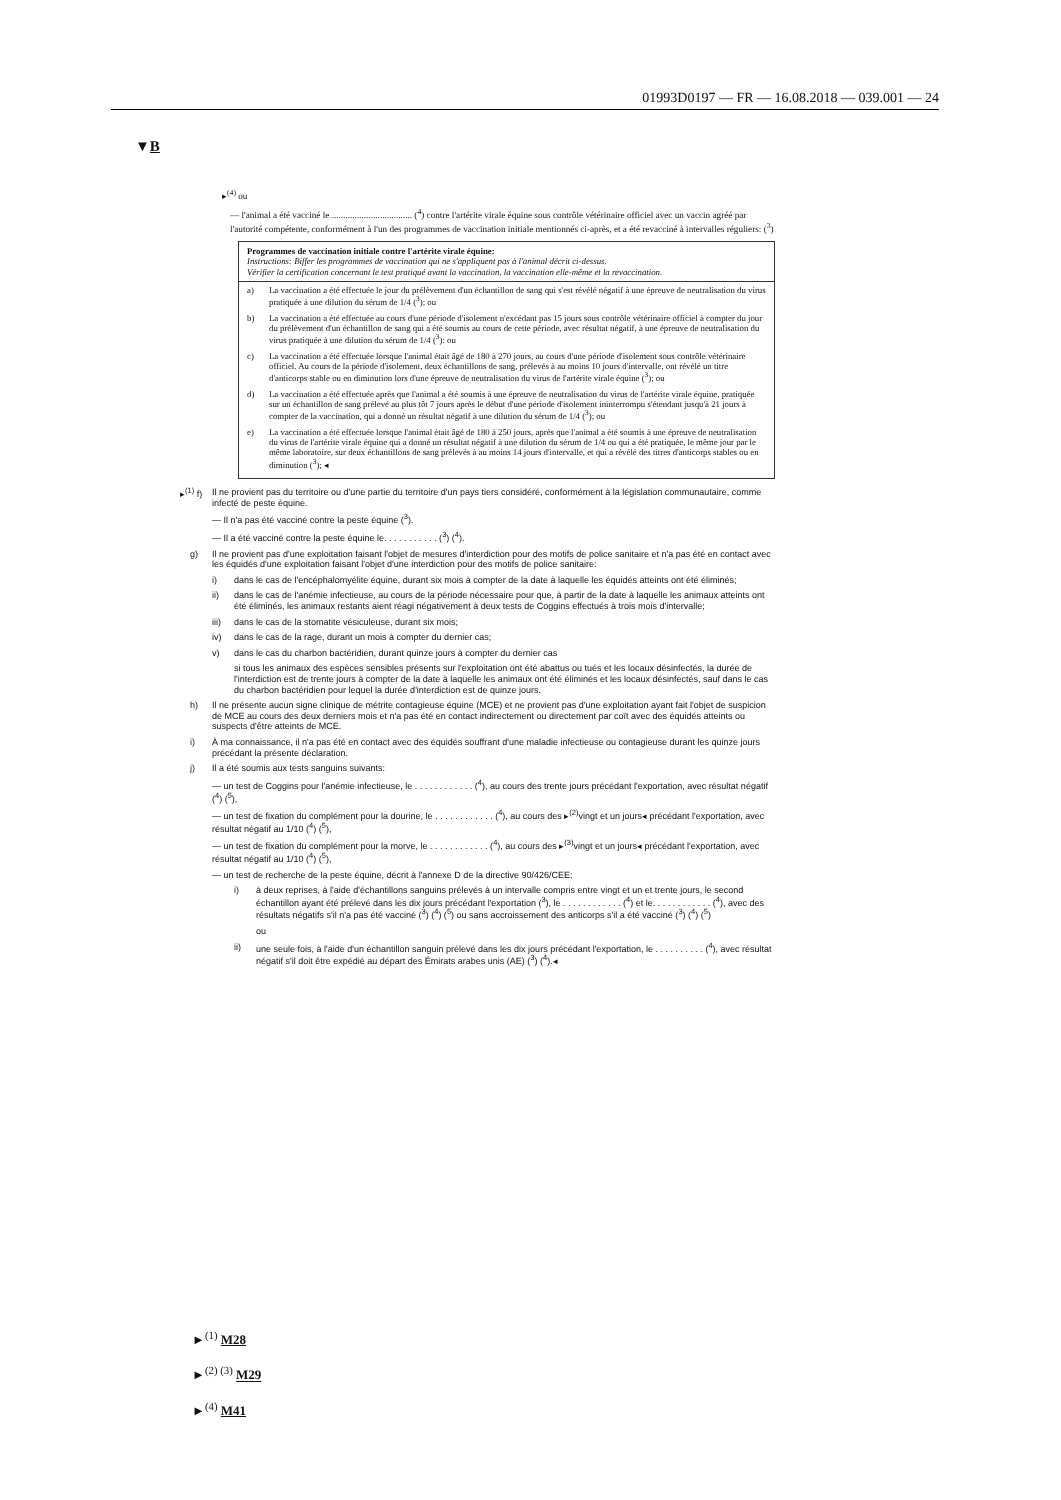01993D0197 — FR — 16.08.2018 — 039.001 — 24
▼B
▸<sup>(4)</sup> ou
— l'animal a été vacciné le ................................... (<sup>4</sup>) contre l'artérite virale équine sous contrôle vétérinaire officiel avec un vaccin agréé par l'autorité compétente, conformément à l'un des programmes de vaccination initiale mentionnés ci-après, et a été revacciné à intervalles réguliers: (<sup>3</sup>)
Programmes de vaccination initiale contre l'artérite virale équine:
Instructions: Biffer les programmes de vaccination qui ne s'appliquent pas à l'animal décrit ci-dessus.
Vérifier la certification concernant le test pratiqué avant la vaccination, la vaccination elle-même et la revaccination.
a) La vaccination a été effectuée le jour du prélèvement d'un échantillon de sang qui s'est révélé négatif à une épreuve de neutralisation du virus pratiquée à une dilution du sérum de 1/4 (<sup>3</sup>); ou
b) La vaccination a été effectuée au cours d'une période d'isolement n'excédant pas 15 jours sous contrôle vétérinaire officiel à compter du jour du prélèvement d'un échantillon de sang qui a été soumis au cours de cette période, avec résultat négatif, à une épreuve de neutralisation du virus pratiquée à une dilution du sérum de 1/4 (<sup>3</sup>): ou
c) La vaccination a été effectuée lorsque l'animal était âgé de 180 à 270 jours, au cours d'une période d'isolement sous contrôle vétérinaire officiel. Au cours de la période d'isolement, deux échantillons de sang, prélevés à au moins 10 jours d'intervalle, ont révélé un titre d'anticorps stable ou en diminution lors d'une épreuve de neutralisation du virus de l'artérite virale équine (<sup>3</sup>); ou
d) La vaccination a été effectuée après que l'animal a été soumis à une épreuve de neutralisation du virus de l'artérite virale équine, pratiquée sur un échantillon de sang prélevé au plus tôt 7 jours après le début d'une période d'isolement ininterrompu s'étendant jusqu'à 21 jours à compter de la vaccination, qui a donné un résultat négatif à une dilution du sérum de 1/4 (<sup>3</sup>); ou
e) La vaccination a été effectuée lorsque l'animal était âgé de 180 à 250 jours, après que l'animal a été soumis à une épreuve de neutralisation du virus de l'artérite virale équine qui a donné un résultat négatif à une dilution du sérum de 1/4 ou qui a été pratiquée, le même jour par le même laboratoire, sur deux échantillons de sang prélevés à au moins 14 jours d'intervalle, et qui a révélé des titres d'anticorps stables ou en diminution (<sup>3</sup>); ◂
▸<sup>(1)</sup> f) Il ne provient pas du territoire ou d'une partie du territoire d'un pays tiers considéré, conformément à la législation communautaire, comme infecté de peste équine.
— Il n'a pas été vacciné contre la peste équine (<sup>3</sup>).
— Il a été vacciné contre la peste équine le. . . . . . . . . . . (<sup>3</sup>) (<sup>4</sup>).
g) Il ne provient pas d'une exploitation faisant l'objet de mesures d'interdiction pour des motifs de police sanitaire et n'a pas été en contact avec les équidés d'une exploitation faisant l'objet d'une interdiction pour des motifs de police sanitaire:
i) dans le cas de l'encéphalomyélite équine, durant six mois à compter de la date à laquelle les équidés atteints ont été éliminés;
ii) dans le cas de l'anémie infectieuse, au cours de la période nécessaire pour que, à partir de la date à laquelle les animaux atteints ont été éliminés, les animaux restants aient réagi négativement à deux tests de Coggins effectués à trois mois d'intervalle;
iii) dans le cas de la stomatite vésiculeuse, durant six mois;
iv) dans le cas de la rage, durant un mois à compter du dernier cas;
v) dans le cas du charbon bactéridien, durant quinze jours à compter du dernier cas
si tous les animaux des espèces sensibles présents sur l'exploitation ont été abattus ou tués et les locaux désinfectés, la durée de l'interdiction est de trente jours à compter de la date à laquelle les animaux ont été éliminés et les locaux désinfectés, sauf dans le cas du charbon bactéridien pour lequel la durée d'interdiction est de quinze jours.
h) Il ne présente aucun signe clinique de métrite contagieuse équine (MCE) et ne provient pas d'une exploitation ayant fait l'objet de suspicion de MCE au cours des deux derniers mois et n'a pas été en contact indirectement ou directement par coït avec des équidés atteints ou suspects d'être atteints de MCE.
i) À ma connaissance, il n'a pas été en contact avec des équidés souffrant d'une maladie infectieuse ou contagieuse durant les quinze jours précédant la présente déclaration.
j) Il a été soumis aux tests sanguins suivants:
— un test de Coggins pour l'anémie infectieuse, le . . . . . . . . . . . . (<sup>4</sup>), au cours des trente jours précédant l'exportation, avec résultat négatif (<sup>4</sup>) (<sup>5</sup>),
— un test de fixation du complément pour la dourine, le . . . . . . . . . . . . (<sup>4</sup>), au cours des ▸<sup>(2)</sup>vingt et un jours◂ précédant l'exportation, avec résultat négatif au 1/10 (<sup>4</sup>) (<sup>5</sup>),
— un test de fixation du complément pour la morve, le . . . . . . . . . . . . (<sup>4</sup>), au cours des ▸<sup>(3)</sup>vingt et un jours◂ précédant l'exportation, avec résultat négatif au 1/10 (<sup>4</sup>) (<sup>5</sup>),
— un test de recherche de la peste équine, décrit à l'annexe D de la directive 90/426/CEE:
i) à deux reprises, à l'aide d'échantillons sanguins prélevés à un intervalle compris entre vingt et un et trente jours, le second échantillon ayant été prélevé dans les dix jours précédant l'exportation (<sup>3</sup>), le . . . . . . . . . . . . (<sup>4</sup>) et le. . . . . . . . . . . . (<sup>4</sup>), avec des résultats négatifs s'il n'a pas été vacciné (<sup>3</sup>) (<sup>4</sup>) (<sup>5</sup>) ou sans accroissement des anticorps s'il a été vacciné (<sup>3</sup>) (<sup>4</sup>) (<sup>5</sup>)
ou
ii) une seule fois, à l'aide d'un échantillon sanguin prélevé dans les dix jours précédant l'exportation, le . . . . . . . . . . (<sup>4</sup>), avec résultat négatif s'il doit être expédié au départ des Émirats arabes unis (AE) (<sup>3</sup>) (<sup>4</sup>).◂
►<sup>(1)</sup> M28
►<sup>(2) (3)</sup> M29
►<sup>(4)</sup> M41